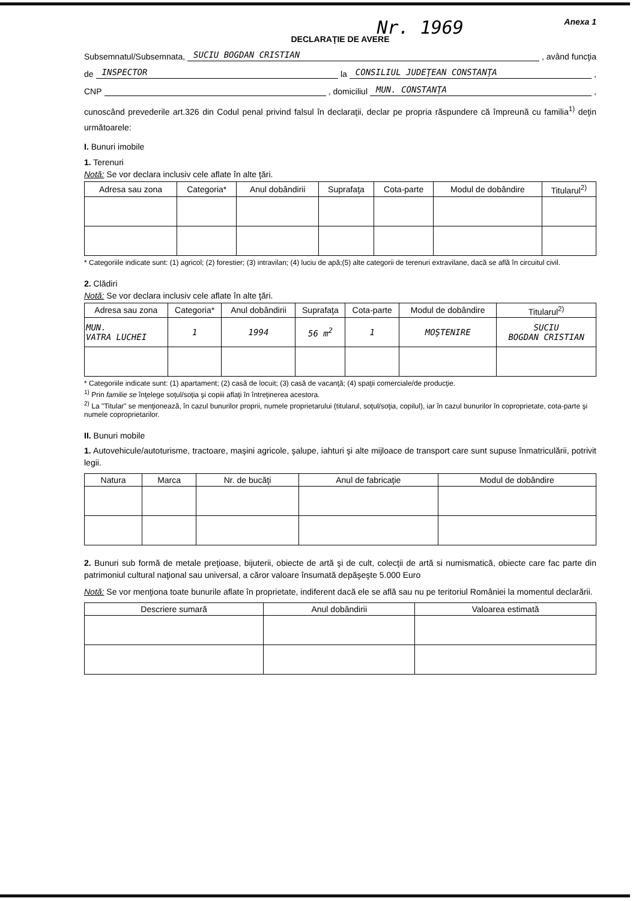Nr. 1969
Anexa 1
DECLARAŢIE DE AVERE
Subsemnatul/Subsemnata, SUCIU BOGDAN CRISTIAN, având funcţia
de INSPECTOR la CONSILIUL JUDEŢEAN CONSTANŢA,
CNP , domiciliul MUN. CONSTANŢA,
cunoscând prevederile art.326 din Codul penal privind falsul în declaraţii, declar pe propria răspundere că împreună cu familia<sup>1)</sup> deţin următoarele:
I. Bunuri imobile
1. Terenuri
Notă: Se vor declara inclusiv cele aflate în alte ţări.
| Adresa sau zona | Categoria* | Anul dobândirii | Suprafaţa | Cota-parte | Modul de dobândire | Titularul<sup>2)</sup> |
| --- | --- | --- | --- | --- | --- | --- |
* Categoriile indicate sunt: (1) agricol; (2) forestier; (3) intravilan; (4) luciu de apă;(5) alte categorii de terenuri extravilane, dacă se află în circuitul civil.
2. Clădiri
Notă: Se vor declara inclusiv cele aflate în alte ţări.
| Adresa sau zona | Categoria* | Anul dobândirii | Suprafaţa | Cota-parte | Modul de dobândire | Titularul<sup>2)</sup> |
| --- | --- | --- | --- | --- | --- | --- |
| MUN. VATRA LUCHEI | 1 | 1994 | 56 m<sup>2</sup> | 1 | MOŞTENIRE | SUCIU BOGDAN CRISTIAN |
* Categoriile indicate sunt: (1) apartament; (2) casă de locuit; (3) casă de vacanţă; (4) spaţii comerciale/de producţie.
<sup>1)</sup> Prin familie se înţelege soţul/soţia şi copiii aflaţi în întreţinerea acestora.
<sup>2)</sup> La "Titular" se menţionează, în cazul bunurilor proprii, numele proprietarului (titularul, soţul/soţia, copilul), iar în cazul bunurilor în coproprietate, cota-parte şi numele coproprietarilor.
II. Bunuri mobile
1. Autovehicule/autoturisme, tractoare, maşini agricole, şalupe, iahturi şi alte mijloace de transport care sunt supuse înmatriculării, potrivit legii.
| Natura | Marca | Nr. de bucăţi | Anul de fabricaţie | Modul de dobândire |
| --- | --- | --- | --- | --- |
2. Bunuri sub formă de metale preţioase, bijuterii, obiecte de artă şi de cult, colecţii de artă si numismatică, obiecte care fac parte din patrimoniul cultural naţional sau universal, a căror valoare însumată depăşeşte 5.000 Euro
Notă: Se vor menţiona toate bunurile aflate în proprietate, indiferent dacă ele se află sau nu pe teritoriul României la momentul declarării.
| Descriere sumară | Anul dobândirii | Valoarea estimată |
| --- | --- | --- |